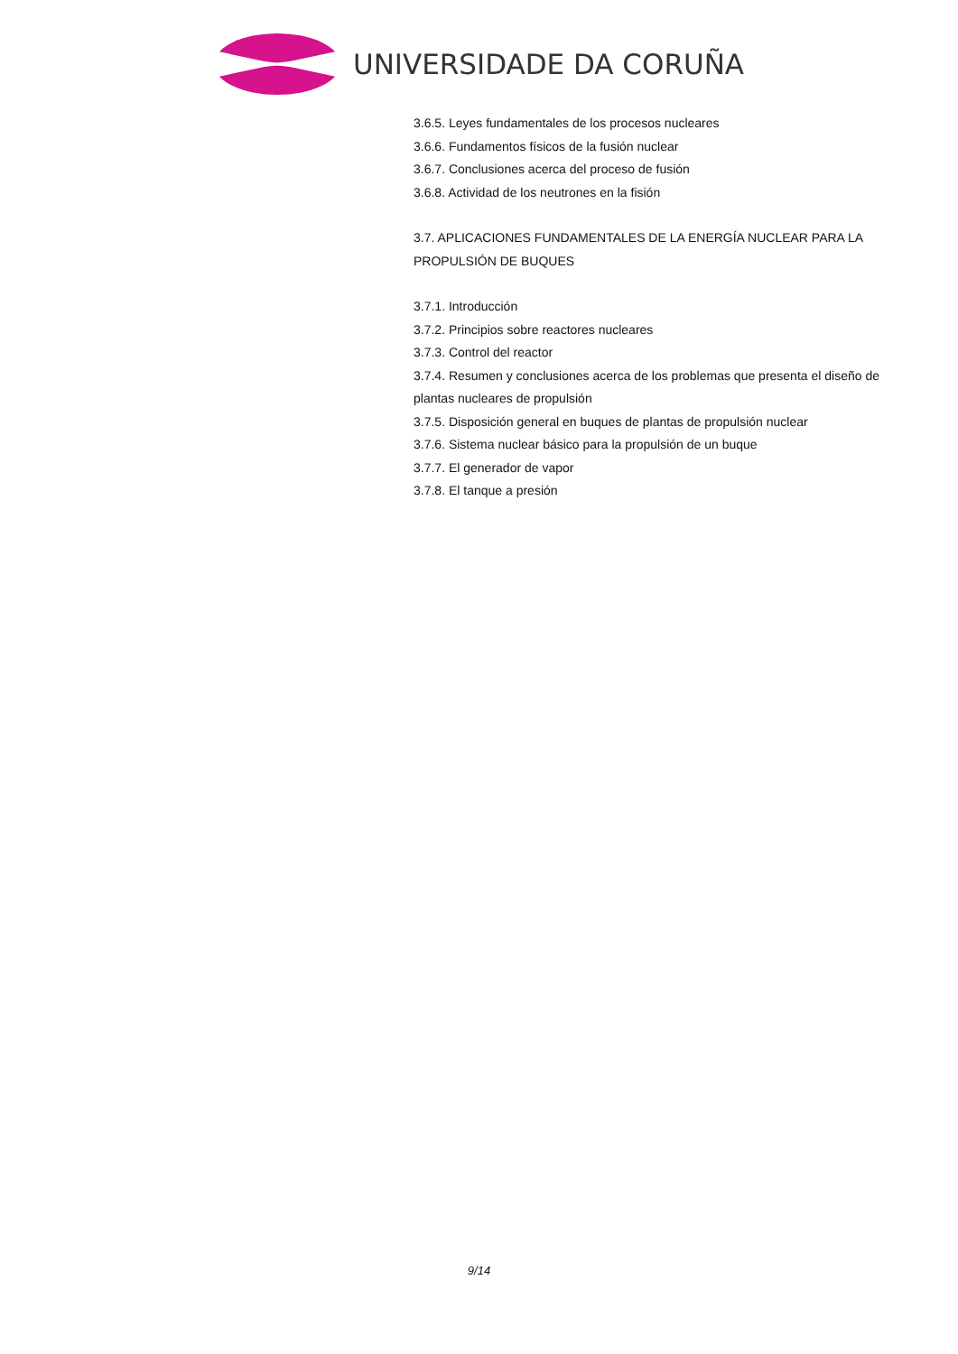UNIVERSIDADE DA CORUÑA
3.6.5. Leyes fundamentales de los procesos nucleares
3.6.6. Fundamentos físicos de la fusión nuclear
3.6.7. Conclusiones acerca del proceso de fusión
3.6.8. Actividad de los neutrones en la fisión
3.7. APLICACIONES FUNDAMENTALES DE LA ENERGÍA NUCLEAR PARA LA PROPULSIÓN DE BUQUES
3.7.1. Introducción
3.7.2. Principios sobre reactores nucleares
3.7.3. Control del reactor
3.7.4. Resumen y conclusiones acerca de los problemas que presenta el diseño de plantas nucleares de propulsión
3.7.5. Disposición general en buques de plantas de propulsión nuclear
3.7.6. Sistema nuclear básico para la propulsión de un buque
3.7.7. El generador de vapor
3.7.8. El tanque a presión
9/14